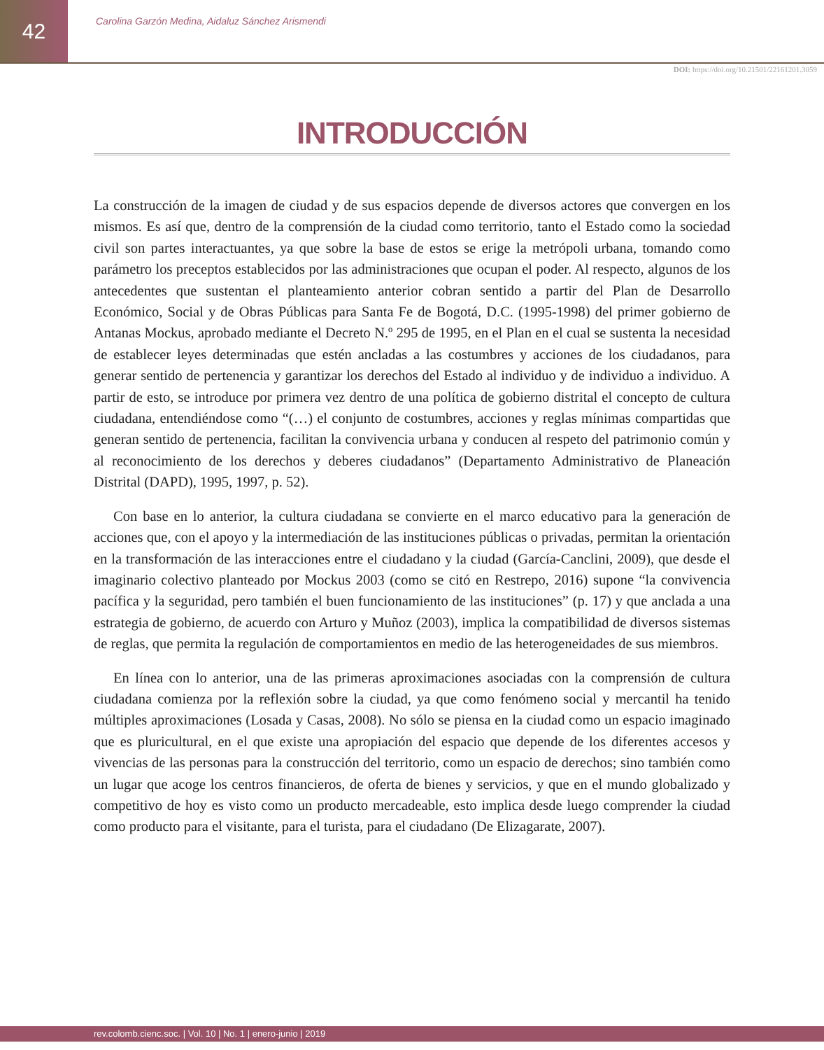42
Carolina Garzón Medina, Aidaluz Sánchez Arismendi
DOI: https://doi.org/10.21501/22161201.3059
INTRODUCCIÓN
La construcción de la imagen de ciudad y de sus espacios depende de diversos actores que convergen en los mismos. Es así que, dentro de la comprensión de la ciudad como territorio, tanto el Estado como la sociedad civil son partes interactuantes, ya que sobre la base de estos se erige la metrópoli urbana, tomando como parámetro los preceptos establecidos por las administraciones que ocupan el poder. Al respecto, algunos de los antecedentes que sustentan el planteamiento anterior cobran sentido a partir del Plan de Desarrollo Económico, Social y de Obras Públicas para Santa Fe de Bogotá, D.C. (1995-1998) del primer gobierno de Antanas Mockus, aprobado mediante el Decreto N.º 295 de 1995, en el Plan en el cual se sustenta la necesidad de establecer leyes determinadas que estén ancladas a las costumbres y acciones de los ciudadanos, para generar sentido de pertenencia y garantizar los derechos del Estado al individuo y de individuo a individuo. A partir de esto, se introduce por primera vez dentro de una política de gobierno distrital el concepto de cultura ciudadana, entendiéndose como “(…) el conjunto de costumbres, acciones y reglas mínimas compartidas que generan sentido de pertenencia, facilitan la convivencia urbana y conducen al respeto del patrimonio común y al reconocimiento de los derechos y deberes ciudadanos” (Departamento Administrativo de Planeación Distrital (DAPD), 1995, 1997, p. 52).
Con base en lo anterior, la cultura ciudadana se convierte en el marco educativo para la generación de acciones que, con el apoyo y la intermediación de las instituciones públicas o privadas, permitan la orientación en la transformación de las interacciones entre el ciudadano y la ciudad (García-Canclini, 2009), que desde el imaginario colectivo planteado por Mockus 2003 (como se citó en Restrepo, 2016) supone “la convivencia pacífica y la seguridad, pero también el buen funcionamiento de las instituciones” (p. 17) y que anclada a una estrategia de gobierno, de acuerdo con Arturo y Muñoz (2003), implica la compatibilidad de diversos sistemas de reglas, que permita la regulación de comportamientos en medio de las heterogeneidades de sus miembros.
En línea con lo anterior, una de las primeras aproximaciones asociadas con la comprensión de cultura ciudadana comienza por la reflexión sobre la ciudad, ya que como fenómeno social y mercantil ha tenido múltiples aproximaciones (Losada y Casas, 2008). No sólo se piensa en la ciudad como un espacio imaginado que es pluricultural, en el que existe una apropiación del espacio que depende de los diferentes accesos y vivencias de las personas para la construcción del territorio, como un espacio de derechos; sino también como un lugar que acoge los centros financieros, de oferta de bienes y servicios, y que en el mundo globalizado y competitivo de hoy es visto como un producto mercadeable, esto implica desde luego comprender la ciudad como producto para el visitante, para el turista, para el ciudadano (De Elizagarate, 2007).
rev.colomb.cienc.soc. | Vol. 10 | No. 1 | enero-junio | 2019